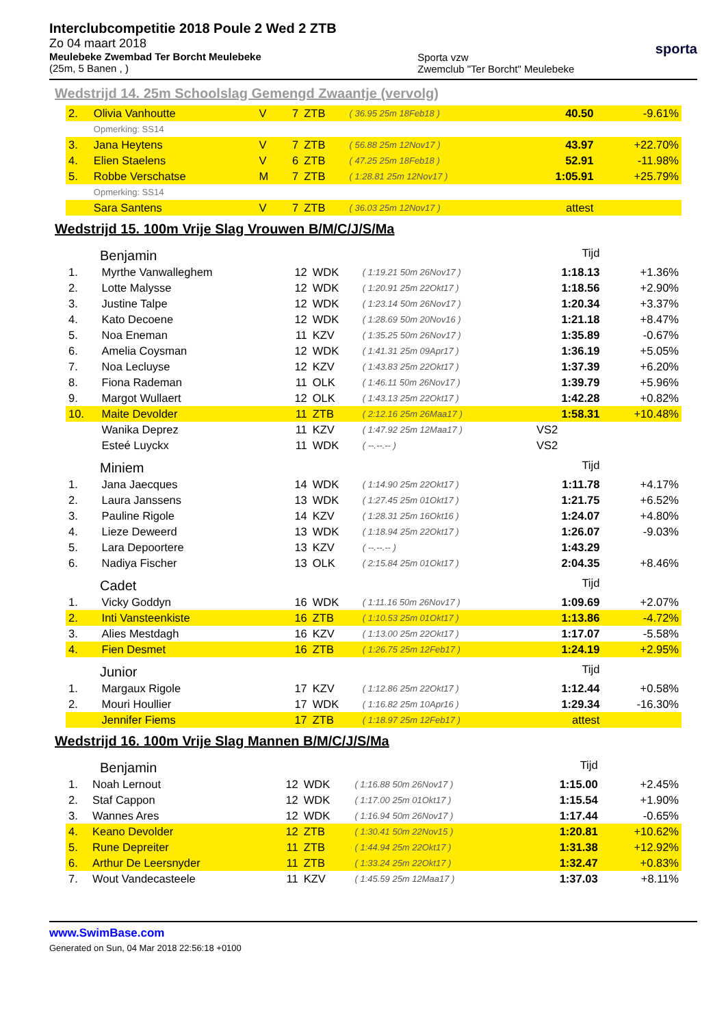Interclubcompetitie 2018 Poule 2 Wed 2 ZTB
Zo 04 maart 2018
Meulebeke Zwembad Ter Borcht Meulebeke
(25m, 5 Banen , )
Sporta vzw
Zwemclub "Ter Borcht" Meulebeke
sporta
Wedstrijd 14. 25m Schoolslag Gemengd Zwaantje (vervolg)
| 2. | Olivia Vanhoutte | V | 7 | ZTB | ( 36.95 25m 18Feb18 ) | 40.50 | -9.61% |
| | Opmerking: SS14 | | | | | | |
| 3. | Jana Heytens | V | 7 | ZTB | ( 56.88 25m 12Nov17 ) | 43.97 | +22.70% |
| 4. | Elien Staelens | V | 6 | ZTB | ( 47.25 25m 18Feb18 ) | 52.91 | -11.98% |
| 5. | Robbe Verschatse | M | 7 | ZTB | ( 1:28.81 25m 12Nov17 ) | 1:05.91 | +25.79% |
| | Opmerking: SS14 | | | | | | |
| | Sara Santens | V | 7 | ZTB | ( 36.03 25m 12Nov17 ) | attest | |
Wedstrijd 15. 100m Vrije Slag Vrouwen B/M/C/J/S/Ma
| Benjamin | | | | | | Tijd | |
| 1. | Myrthe Vanwalleghem | 12 | WDK | ( 1:19.21 50m 26Nov17 ) | | 1:18.13 | +1.36% |
| 2. | Lotte Malysse | 12 | WDK | ( 1:20.91 25m 22Okt17 ) | | 1:18.56 | +2.90% |
| 3. | Justine Talpe | 12 | WDK | ( 1:23.14 50m 26Nov17 ) | | 1:20.34 | +3.37% |
| 4. | Kato Decoene | 12 | WDK | ( 1:28.69 50m 20Nov16 ) | | 1:21.18 | +8.47% |
| 5. | Noa Eneman | 11 | KZV | ( 1:35.25 50m 26Nov17 ) | | 1:35.89 | -0.67% |
| 6. | Amelia Coysman | 12 | WDK | ( 1:41.31 25m 09Apr17 ) | | 1:36.19 | +5.05% |
| 7. | Noa Lecluyse | 12 | KZV | ( 1:43.83 25m 22Okt17 ) | | 1:37.39 | +6.20% |
| 8. | Fiona Rademan | 11 | OLK | ( 1:46.11 50m 26Nov17 ) | | 1:39.79 | +5.96% |
| 9. | Margot Wullaert | 12 | OLK | ( 1:43.13 25m 22Okt17 ) | | 1:42.28 | +0.82% |
| 10. | Maite Devolder | 11 | ZTB | ( 2:12.16 25m 26Maa17 ) | | 1:58.31 | +10.48% |
| | Wanika Deprez | 11 | KZV | ( 1:47.92 25m 12Maa17 ) | | VS2 | |
| | Esteé Luyckx | 11 | WDK | ( --.--.-- ) | | VS2 | |
| Miniem | | | | | | Tijd | |
| 1. | Jana Jaecques | 14 | WDK | ( 1:14.90 25m 22Okt17 ) | | 1:11.78 | +4.17% |
| 2. | Laura Janssens | 13 | WDK | ( 1:27.45 25m 01Okt17 ) | | 1:21.75 | +6.52% |
| 3. | Pauline Rigole | 14 | KZV | ( 1:28.31 25m 16Okt16 ) | | 1:24.07 | +4.80% |
| 4. | Lieze Deweerd | 13 | WDK | ( 1:18.94 25m 22Okt17 ) | | 1:26.07 | -9.03% |
| 5. | Lara Depoortere | 13 | KZV | ( --.--.-- ) | | 1:43.29 | |
| 6. | Nadiya Fischer | 13 | OLK | ( 2:15.84 25m 01Okt17 ) | | 2:04.35 | +8.46% |
| Cadet | | | | | | Tijd | |
| 1. | Vicky Goddyn | 16 | WDK | ( 1:11.16 50m 26Nov17 ) | | 1:09.69 | +2.07% |
| 2. | Inti Vansteenkiste | 16 | ZTB | ( 1:10.53 25m 01Okt17 ) | | 1:13.86 | -4.72% |
| 3. | Alies Mestdagh | 16 | KZV | ( 1:13.00 25m 22Okt17 ) | | 1:17.07 | -5.58% |
| 4. | Fien Desmet | 16 | ZTB | ( 1:26.75 25m 12Feb17 ) | | 1:24.19 | +2.95% |
| Junior | | | | | | Tijd | |
| 1. | Margaux Rigole | 17 | KZV | ( 1:12.86 25m 22Okt17 ) | | 1:12.44 | +0.58% |
| 2. | Mouri Houllier | 17 | WDK | ( 1:16.82 25m 10Apr16 ) | | 1:29.34 | -16.30% |
| | Jennifer Fiems | 17 | ZTB | ( 1:18.97 25m 12Feb17 ) | | attest | |
Wedstrijd 16. 100m Vrije Slag Mannen B/M/C/J/S/Ma
| Benjamin | | | | | | Tijd | |
| 1. | Noah Lernout | 12 | WDK | ( 1:16.88 50m 26Nov17 ) | | 1:15.00 | +2.45% |
| 2. | Staf Cappon | 12 | WDK | ( 1:17.00 25m 01Okt17 ) | | 1:15.54 | +1.90% |
| 3. | Wannes Ares | 12 | WDK | ( 1:16.94 50m 26Nov17 ) | | 1:17.44 | -0.65% |
| 4. | Keano Devolder | 12 | ZTB | ( 1:30.41 50m 22Nov15 ) | | 1:20.81 | +10.62% |
| 5. | Rune Depreiter | 11 | ZTB | ( 1:44.94 25m 22Okt17 ) | | 1:31.38 | +12.92% |
| 6. | Arthur De Leersnyder | 11 | ZTB | ( 1:33.24 25m 22Okt17 ) | | 1:32.47 | +0.83% |
| 7. | Wout Vandecasteele | 11 | KZV | ( 1:45.59 25m 12Maa17 ) | | 1:37.03 | +8.11% |
www.SwimBase.com
Generated on Sun, 04 Mar 2018 22:56:18 +0100